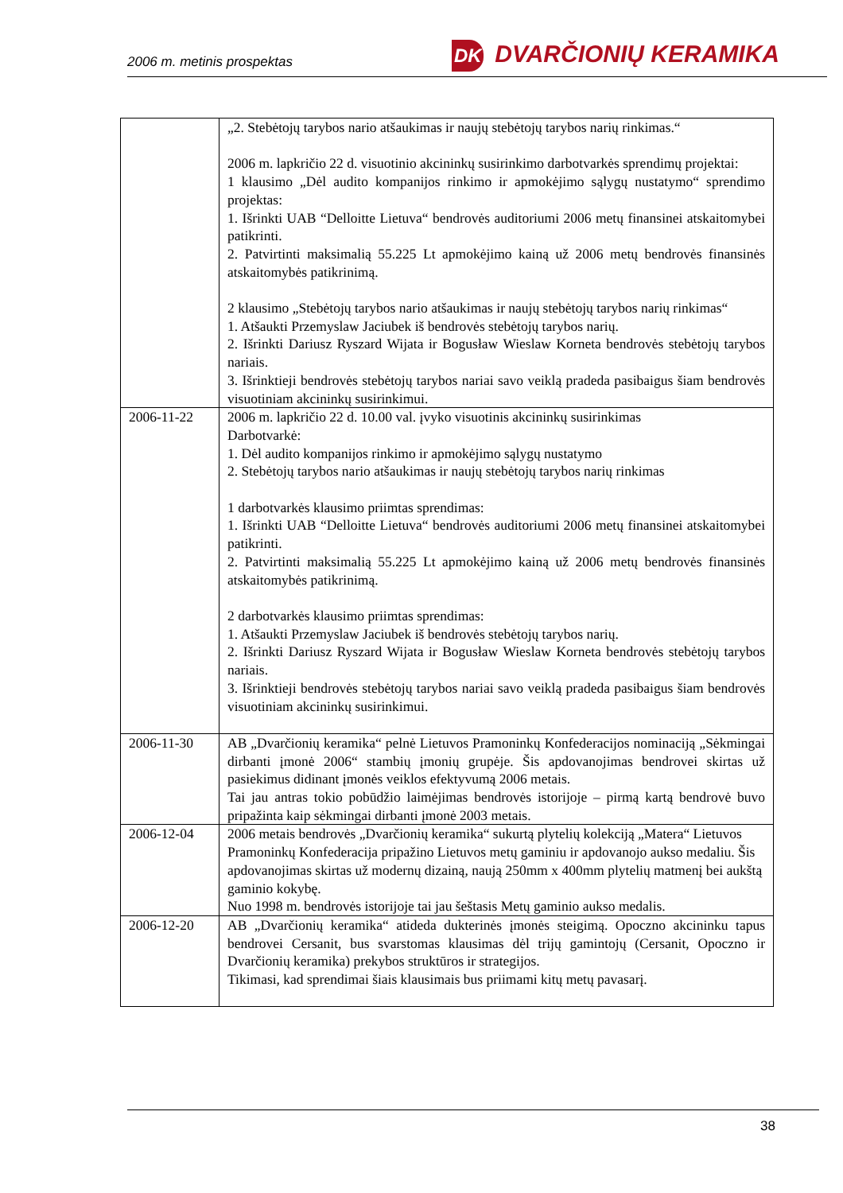2006 m. metinis prospektas
DK DVARČIONIŲ KERAMIKA
| | „2. Stebėtojų tarybos nario atšaukimas ir naujų stebėtojų tarybos narių rinkimas.“ 2006 m. lapkričio 22 d. visuotinio akcininkų susirinkimo darbotvarkės sprendimų projektai: 1 klausimo „Dėl audito kompanijos rinkimo ir apmokėjimo sąlygų nustatymo“ sprendimo projektas: 1. Išrinkti UAB “Delloitte Lietuva“ bendrovės auditoriumi 2006 metų finansinei atskaitomybei patikrinti. 2. Patvirtinti maksimalią 55.225 Lt apmokėjimo kainą už 2006 metų bendrovės finansinės atskaitomybės patikrinimą. 2 klausimo „Stebėtojų tarybos nario atšaukimas ir naujų stebėtojų tarybos narių rinkimas“ 1. Atšaukti Przemyslaw Jaciubek iš bendrovės stebėtojų tarybos narių. 2. Išrinkti Dariusz Ryszard Wijata ir Bogusław Wieslaw Korneta bendrovės stebėtojų tarybos nariais. 3. Išrinktieji bendrovės stebėtojų tarybos nariai savo veiklą pradeda pasibaigus šiam bendrovės visuotiniam akcininkų susirinkimui. |
| 2006-11-22 | 2006 m. lapkričio 22 d. 10.00 val. įvyko visuotinis akcininkų susirinkimas Darbotvarkė: 1. Dėl audito kompanijos rinkimo ir apmokėjimo sąlygų nustatymo 2. Stebėtojų tarybos nario atšaukimas ir naujų stebėtojų tarybos narių rinkimas 1 darbotvarkės klausimo priimtas sprendimas: 1. Išrinkti UAB “Delloitte Lietuva“ bendrovės auditoriumi 2006 metų finansinei atskaitomybei patikrinti. 2. Patvirtinti maksimalią 55.225 Lt apmokėjimo kainą už 2006 metų bendrovės finansinės atskaitomybės patikrinimą. 2 darbotvarkės klausimo priimtas sprendimas: 1. Atšaukti Przemyslaw Jaciubek iš bendrovės stebėtojų tarybos narių. 2. Išrinkti Dariusz Ryszard Wijata ir Bogusław Wieslaw Korneta bendrovės stebėtojų tarybos nariais. 3. Išrinktieji bendrovės stebėtojų tarybos nariai savo veiklą pradeda pasibaigus šiam bendrovės visuotiniam akcininkų susirinkimui. |
| 2006-11-30 | AB „Dvarčionių keramika“ pelnė Lietuvos Pramoninkų Konfederacijos nominaciją „Sėkmingai dirbanti įmonė 2006“ stambių įmonių grupėje. Šis apdovanojimas bendrovei skirtas už pasiekimus didinant įmonės veiklos efektyvumą 2006 metais. Tai jau antras tokio pobūdžio laimėjimas bendrovės istorijoje – pirmą kartą bendrovė buvo pripažinta kaip sėkmingai dirbanti įmonė 2003 metais. |
| 2006-12-04 | 2006 metais bendrovės „Dvarčionių keramika“ sukurtą plytelių kolekciją „Matera“ Lietuvos Pramoninkų Konfederacija pripažino Lietuvos metų gaminiu ir apdovanojo aukso medaliu. Šis apdovanojimas skirtas už modernų dizainą, naują 250mm x 400mm plytelių matmenį bei aukštą gaminio kokybę. Nuo 1998 m. bendrovės istorijoje tai jau šeštasis Metų gaminio aukso medalis. |
| 2006-12-20 | AB „Dvarčionių keramika“ atideda dukterinės įmonės steigimą. Opoczno akcininku tapus bendrovei Cersanit, bus svarstomas klausimas dėl trijų gamintojų (Cersanit, Opoczno ir Dvarčionių keramika) prekybos struktūros ir strategijos. Tikimasi, kad sprendimai šiais klausimais bus priimami kitų metų pavasarį. |
38